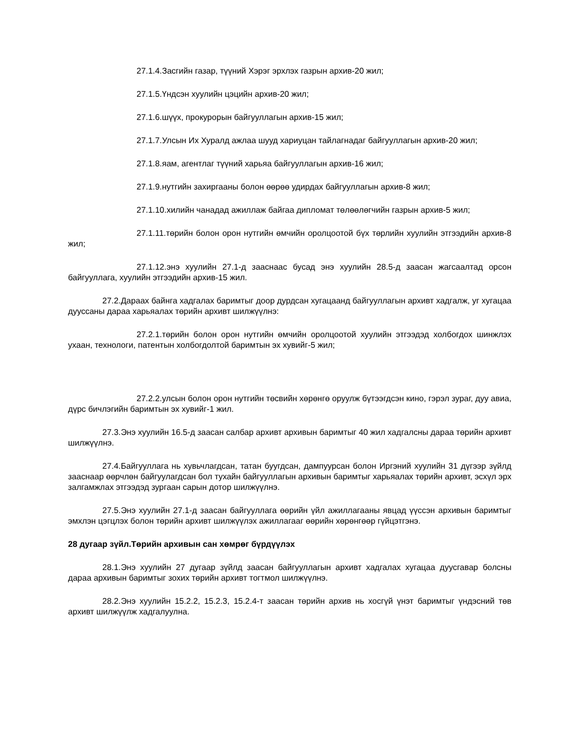27.1.4.Засгийн газар, түүний Хэрэг эрхлэх газрын архив-20 жил;
27.1.5.Үндсэн хуулийн цэцийн архив-20 жил;
27.1.6.шүүх, прокурорын байгууллагын архив-15 жил;
27.1.7.Улсын Их Хуралд ажлаа шууд хариуцан тайлагнадаг байгууллагын архив-20 жил;
27.1.8.яам, агентлаг түүний харьяа байгууллагын архив-16 жил;
27.1.9.нутгийн захиргааны болон өөрөө удирдах байгууллагын архив-8 жил;
27.1.10.хилийн чанадад ажиллаж байгаа дипломат төлөөлөгчийн газрын архив-5 жил;
27.1.11.төрийн болон орон нутгийн өмчийн оролцоотой бүх төрлийн хуулийн этгээдийн архив-8 жил;
27.1.12.энэ хуулийн 27.1-д зааснаас бусад энэ хуулийн 28.5-д заасан жагсаалтад орсон байгууллага, хуулийн этгээдийн архив-15 жил.
27.2.Дараах байнга хадгалах баримтыг доор дурдсан хугацаанд байгууллагын архивт хадгалж, уг хугацаа дууссаны дараа харьяалах төрийн архивт шилжүүлнэ:
27.2.1.төрийн болон орон нутгийн өмчийн оролцоотой хуулийн этгээдэд холбогдох шинжлэх ухаан, технологи, патентын холбогдолтой баримтын эх хувийг-5 жил;
27.2.2.улсын болон орон нутгийн төсвийн хөрөнгө оруулж бүтээгдсэн кино, гэрэл зураг, дуу авиа, дүрс бичлэгийн баримтын эх хувийг-1 жил.
27.3.Энэ хуулийн 16.5-д заасан салбар архивт архивын баримтыг 40 жил хадгалсны дараа төрийн архивт шилжүүлнэ.
27.4.Байгууллага нь хувьчлагдсан, татан буугдсан, дампуурсан болон Иргэний хуулийн 31 дүгээр зүйлд зааснаар өөрчлөн байгуулагдсан бол тухайн байгууллагын архивын баримтыг харьяалах төрийн архивт, эсхүл эрх залгамжлах этгээдэд зургаан сарын дотор шилжүүлнэ.
27.5.Энэ хуулийн 27.1-д заасан байгууллага өөрийн үйл ажиллагааны явцад үүссэн архивын баримтыг эмхлэн цэгцлэх болон төрийн архивт шилжүүлэх ажиллагааг өөрийн хөрөнгөөр гүйцэтгэнэ.
28 дугаар зүйл.Төрийн архивын сан хөмрөг бүрдүүлэх
28.1.Энэ хуулийн 27 дугаар зүйлд заасан байгууллагын архивт хадгалах хугацаа дуусгавар болсны дараа архивын баримтыг зохих төрийн архивт тогтмол шилжүүлнэ.
28.2.Энэ хуулийн 15.2.2, 15.2.3, 15.2.4-т заасан төрийн архив нь хосгүй үнэт баримтыг үндэсний төв архивт шилжүүлж хадгалуулна.